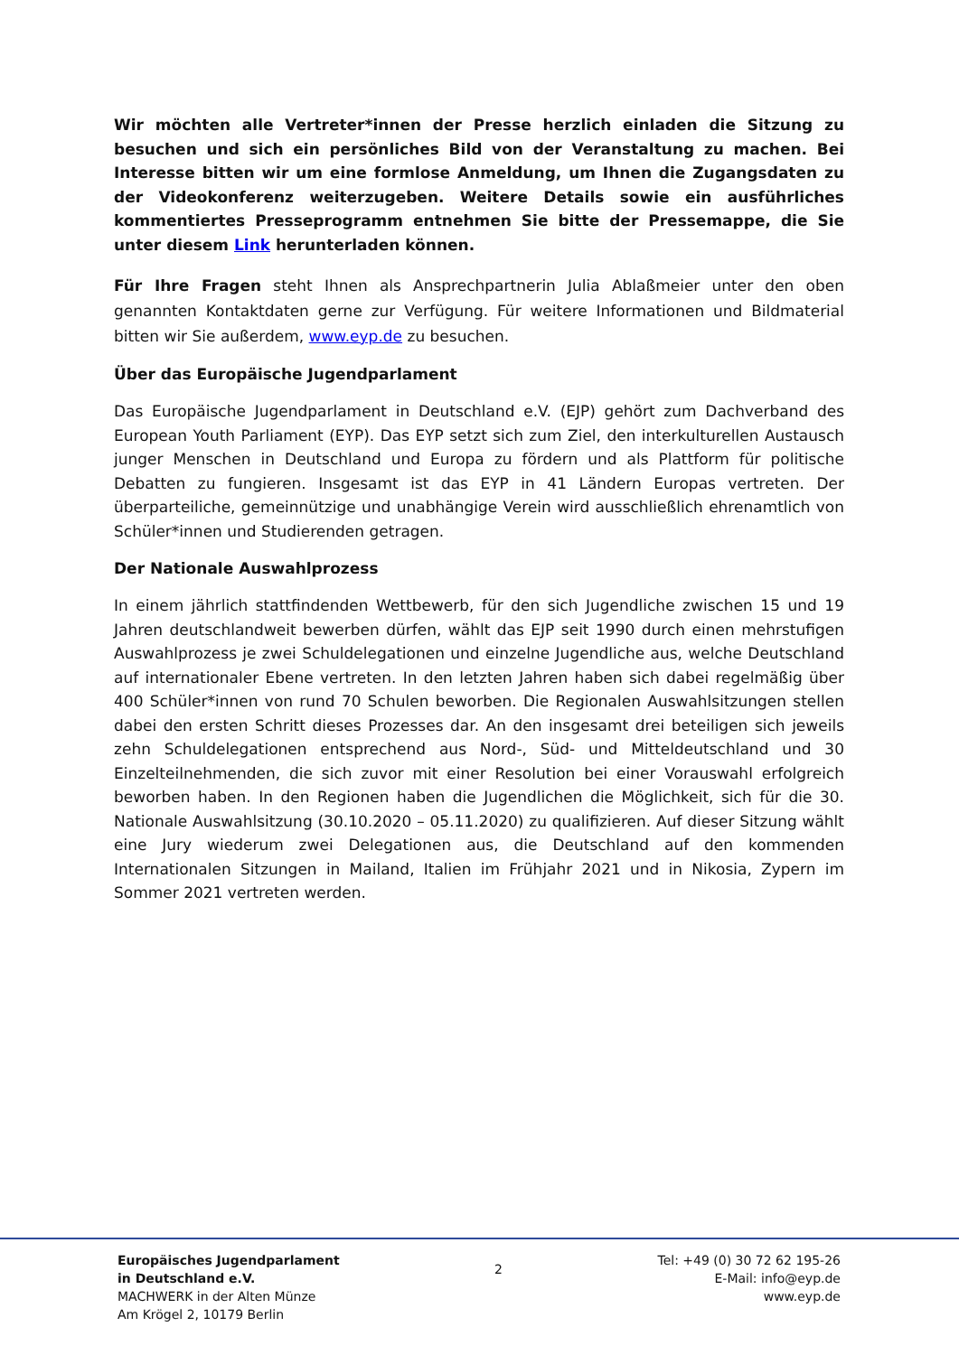Wir möchten alle Vertreter*innen der Presse herzlich einladen die Sitzung zu besuchen und sich ein persönliches Bild von der Veranstaltung zu machen. Bei Interesse bitten wir um eine formlose Anmeldung, um Ihnen die Zugangsdaten zu der Videokonferenz weiterzugeben. Weitere Details sowie ein ausführliches kommentiertes Presseprogramm entnehmen Sie bitte der Pressemappe, die Sie unter diesem Link herunterladen können.
Für Ihre Fragen steht Ihnen als Ansprechpartnerin Julia Ablaßmeier unter den oben genannten Kontaktdaten gerne zur Verfügung. Für weitere Informationen und Bildmaterial bitten wir Sie außerdem, www.eyp.de zu besuchen.
Über das Europäische Jugendparlament
Das Europäische Jugendparlament in Deutschland e.V. (EJP) gehört zum Dachverband des European Youth Parliament (EYP). Das EYP setzt sich zum Ziel, den interkulturellen Austausch junger Menschen in Deutschland und Europa zu fördern und als Plattform für politische Debatten zu fungieren. Insgesamt ist das EYP in 41 Ländern Europas vertreten. Der überparteiliche, gemeinnützige und unabhängige Verein wird ausschließlich ehrenamtlich von Schüler*innen und Studierenden getragen.
Der Nationale Auswahlprozess
In einem jährlich stattfindenden Wettbewerb, für den sich Jugendliche zwischen 15 und 19 Jahren deutschlandweit bewerben dürfen, wählt das EJP seit 1990 durch einen mehrstufigen Auswahlprozess je zwei Schuldelegationen und einzelne Jugendliche aus, welche Deutschland auf internationaler Ebene vertreten. In den letzten Jahren haben sich dabei regelmäßig über 400 Schüler*innen von rund 70 Schulen beworben. Die Regionalen Auswahlsitzungen stellen dabei den ersten Schritt dieses Prozesses dar. An den insgesamt drei beteiligen sich jeweils zehn Schuldelegationen entsprechend aus Nord-, Süd- und Mitteldeutschland und 30 Einzelteilnehmenden, die sich zuvor mit einer Resolution bei einer Vorauswahl erfolgreich beworben haben. In den Regionen haben die Jugendlichen die Möglichkeit, sich für die 30. Nationale Auswahlsitzung (30.10.2020 – 05.11.2020) zu qualifizieren. Auf dieser Sitzung wählt eine Jury wiederum zwei Delegationen aus, die Deutschland auf den kommenden Internationalen Sitzungen in Mailand, Italien im Frühjahr 2021 und in Nikosia, Zypern im Sommer 2021 vertreten werden.
Europäisches Jugendparlament
in Deutschland e.V.
MACHWERK in der Alten Münze
Am Krögel 2, 10179 Berlin
2
Tel: +49 (0) 30 72 62 195-26
E-Mail: info@eyp.de
www.eyp.de